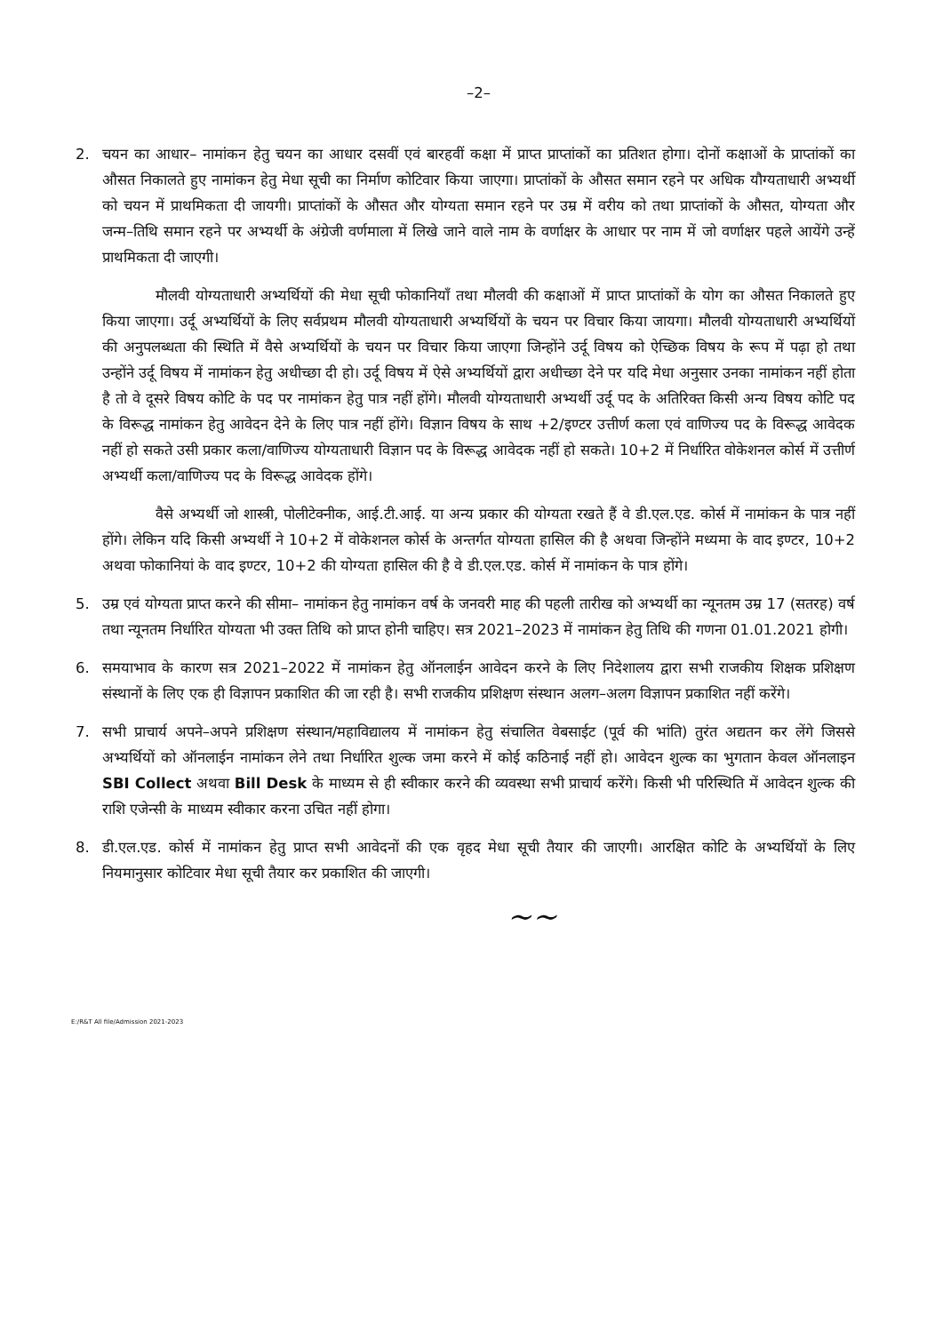–2–
2. चयन का आधार– नामांकन हेतु चयन का आधार दसवीं एवं बारहवीं कक्षा में प्राप्त प्राप्तांकों का प्रतिशत होगा। दोनों कक्षाओं के प्राप्तांकों का औसत निकालते हुए नामांकन हेतु मेधा सूची का निर्माण कोटिवार किया जाएगा। प्राप्तांकों के औसत समान रहने पर अधिक यौग्यताधारी अभ्यर्थी को चयन में प्राथमिकता दी जायगी। प्राप्तांकों के औसत और योग्यता समान रहने पर उम्र में वरीय को तथा प्राप्तांकों के औसत, योग्यता और जन्म–तिथि समान रहने पर अभ्यर्थी के अंग्रेजी वर्णमाला में लिखे जाने वाले नाम के वर्णाक्षर के आधार पर नाम में जो वर्णाक्षर पहले आयेंगे उन्हें प्राथमिकता दी जाएगी।
मौलवी योग्यताधारी अभ्यर्थियों की मेधा सूची फोकानियाँ तथा मौलवी की कक्षाओं में प्राप्त प्राप्तांकों के योग का औसत निकालते हुए किया जाएगा। उर्दू अभ्यर्थियों के लिए सर्वप्रथम मौलवी योग्यताधारी अभ्यर्थियों के चयन पर विचार किया जायगा। मौलवी योग्यताधारी अभ्यर्थियों की अनुपलब्धता की स्थिति में वैसे अभ्यर्थियों के चयन पर विचार किया जाएगा जिन्होंने उर्दू विषय को ऐच्छिक विषय के रूप में पढ़ा हो तथा उन्होंने उर्दू विषय में नामांकन हेतु अधीच्छा दी हो। उर्दू विषय में ऐसे अभ्यर्थियों द्वारा अधीच्छा देने पर यदि मेधा अनुसार उनका नामांकन नहीं होता है तो वे दूसरे विषय कोटि के पद पर नामांकन हेतु पात्र नहीं होंगे। मौलवी योग्यताधारी अभ्यर्थी उर्दू पद के अतिरिक्त किसी अन्य विषय कोटि पद के विरूद्ध नामांकन हेतु आवेदन देने के लिए पात्र नहीं होंगे। विज्ञान विषय के साथ +2/इण्टर उत्तीर्ण कला एवं वाणिज्य पद के विरूद्ध आवेदक नहीं हो सकते उसी प्रकार कला/वाणिज्य योग्यताधारी विज्ञान पद के विरूद्ध आवेदक नहीं हो सकते। 10+2 में निर्धारित वोकेशनल कोर्स में उत्तीर्ण अभ्यर्थी कला/वाणिज्य पद के विरूद्ध आवेदक होंगे।
वैसे अभ्यर्थी जो शास्त्री, पोलीटेक्नीक, आई.टी.आई. या अन्य प्रकार की योग्यता रखते हैं वे डी.एल.एड. कोर्स में नामांकन के पात्र नहीं होंगे। लेकिन यदि किसी अभ्यर्थी ने 10+2 में वोकेशनल कोर्स के अन्तर्गत योग्यता हासिल की है अथवा जिन्होंने मध्यमा के वाद इण्टर, 10+2 अथवा फोकानियां के वाद इण्टर, 10+2 की योग्यता हासिल की है वे डी.एल.एड. कोर्स में नामांकन के पात्र होंगे।
5. उम्र एवं योग्यता प्राप्त करने की सीमा– नामांकन हेतु नामांकन वर्ष के जनवरी माह की पहली तारीख को अभ्यर्थी का न्यूनतम उम्र 17 (सतरह) वर्ष तथा न्यूनतम निर्धारित योग्यता भी उक्त तिथि को प्राप्त होनी चाहिए। सत्र 2021–2023 में नामांकन हेतु तिथि की गणना 01.01.2021 होगी।
6. समयाभाव के कारण सत्र 2021–2022 में नामांकन हेतु ऑनलाईन आवेदन करने के लिए निदेशालय द्वारा सभी राजकीय शिक्षक प्रशिक्षण संस्थानों के लिए एक ही विज्ञापन प्रकाशित की जा रही है। सभी राजकीय प्रशिक्षण संस्थान अलग–अलग विज्ञापन प्रकाशित नहीं करेंगे।
7. सभी प्राचार्य अपने–अपने प्रशिक्षण संस्थान/महाविद्यालय में नामांकन हेतु संचालित वेबसाईट (पूर्व की भांति) तुरंत अद्यतन कर लेंगे जिससे अभ्यर्थियों को ऑनलाईन नामांकन लेने तथा निर्धारित शुल्क जमा करने में कोई कठिनाई नहीं हो। आवेदन शुल्क का भुगतान केवल ऑनलाइन SBI Collect अथवा Bill Desk के माध्यम से ही स्वीकार करने की व्यवस्था सभी प्राचार्य करेंगे। किसी भी परिस्थिति में आवेदन शुल्क की राशि एजेन्सी के माध्यम स्वीकार करना उचित नहीं होगा।
8. डी.एल.एड. कोर्स में नामांकन हेतु प्राप्त सभी आवेदनों की एक वृहद मेधा सूची तैयार की जाएगी। आरक्षित कोटि के अभ्यर्थियों के लिए नियमानुसार कोटिवार मेधा सूची तैयार कर प्रकाशित की जाएगी।
~~
E:/R&T All file/Admission 2021-2023